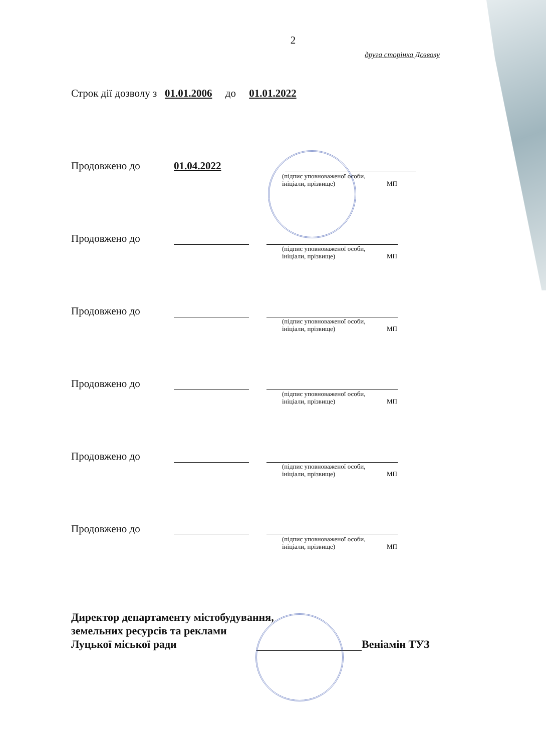2
друга сторінка Дозволу
Строк дії дозволу з 01.01.2006 до 01.01.2022
Продовжено до 01.04.2022
(підпис уповноваженої особи,
ініціали, прізвище) МП
Продовжено до
(підпис уповноваженої особи,
ініціали, прізвище) МП
Продовжено до
(підпис уповноваженої особи,
ініціали, прізвище) МП
Продовжено до
(підпис уповноваженої особи,
ініціали, прізвище) МП
Продовжено до
(підпис уповноваженої особи,
ініціали, прізвище) МП
Продовжено до
(підпис уповноваженої особи,
ініціали, прізвище) МП
Директор департаменту містобудування,
земельних ресурсів та реклами
Луцької міської ради Веніамін ТУЗ